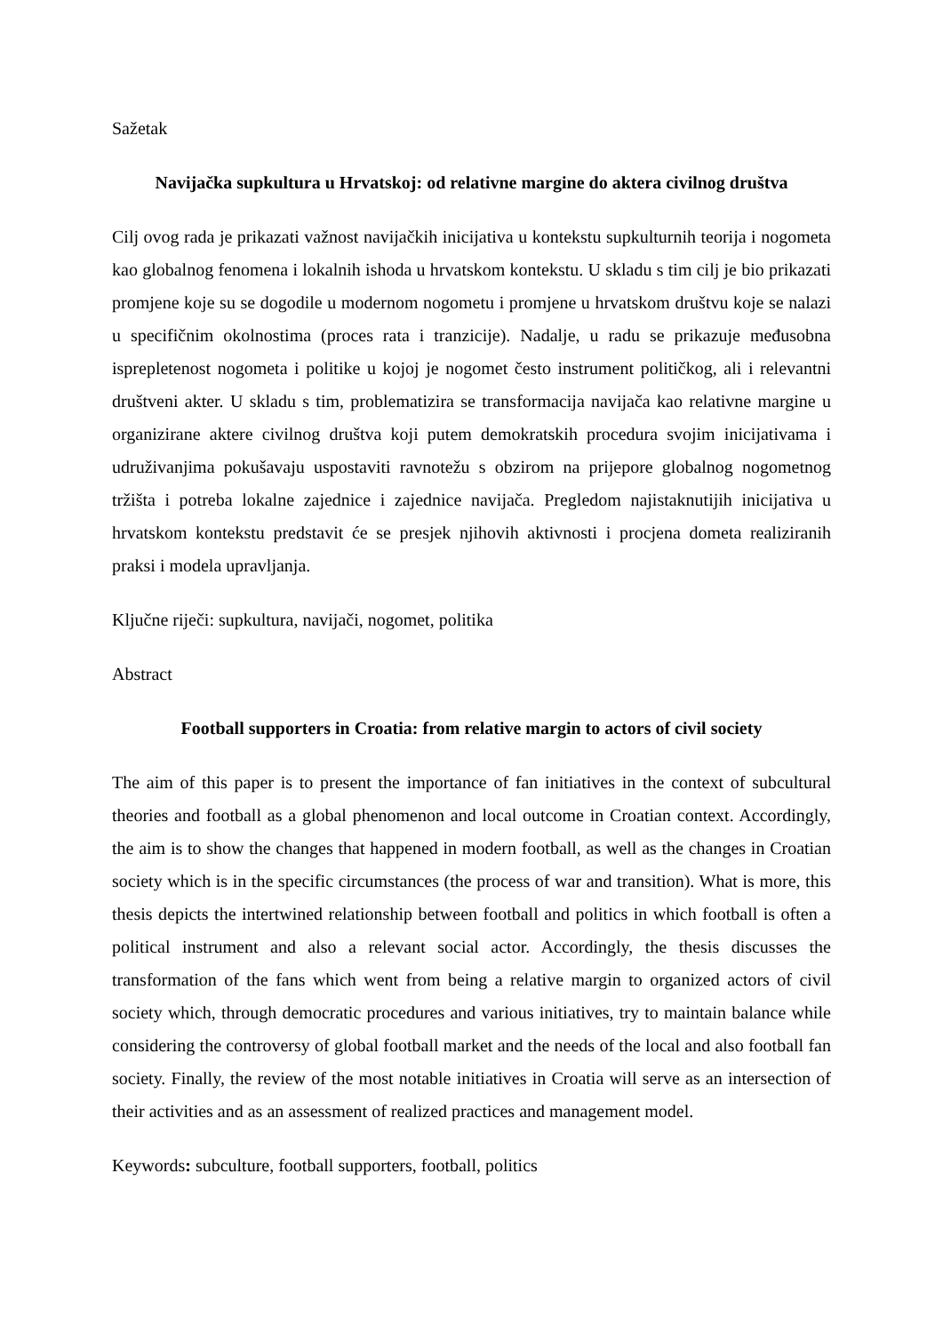Sažetak
Navijačka supkultura u Hrvatskoj: od relativne margine do aktera civilnog društva
Cilj ovog rada je prikazati važnost navijačkih inicijativa u kontekstu supkulturnih teorija i nogometa kao globalnog fenomena i lokalnih ishoda u hrvatskom kontekstu. U skladu s tim cilj je bio prikazati promjene koje su se dogodile u modernom nogometu i promjene u hrvatskom društvu koje se nalazi u specifičnim okolnostima (proces rata i tranzicije). Nadalje, u radu se prikazuje međusobna isprepletenost nogometa i politike u kojoj je nogomet često instrument političkog, ali i relevantni društveni akter. U skladu s tim, problematizira se transformacija navijača kao relativne margine u organizirane aktere civilnog društva koji putem demokratskih procedura svojim inicijativama i udruživanjima pokušavaju uspostaviti ravnotežu s obzirom na prijepore globalnog nogometnog tržišta i potreba lokalne zajednice i zajednice navijača. Pregledom najistaknutijih inicijativa u hrvatskom kontekstu predstavit će se presjek njihovih aktivnosti i procjena dometa realiziranih praksi i modela upravljanja.
Ključne riječi: supkultura, navijači, nogomet, politika
Abstract
Football supporters in Croatia: from relative margin to actors of civil society
The aim of this paper is to present the importance of fan initiatives in the context of subcultural theories and football as a global phenomenon and local outcome in Croatian context. Accordingly, the aim is to show the changes that happened in modern football, as well as the changes in Croatian society which is in the specific circumstances (the process of war and transition). What is more, this thesis depicts the intertwined relationship between football and politics in which football is often a political instrument and also a relevant social actor. Accordingly, the thesis discusses the transformation of the fans which went from being a relative margin to organized actors of civil society which, through democratic procedures and various initiatives, try to maintain balance while considering the controversy of global football market and the needs of the local and also football fan society. Finally, the review of the most notable initiatives in Croatia will serve as an intersection of their activities and as an assessment of realized practices and management model.
Keywords: subculture, football supporters, football, politics